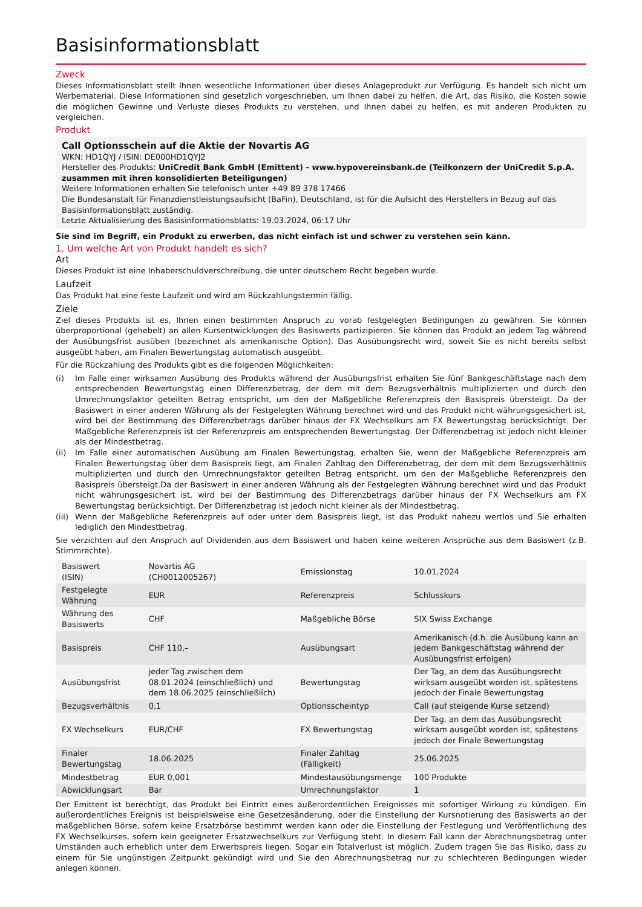Basisinformationsblatt
Zweck
Dieses Informationsblatt stellt Ihnen wesentliche Informationen über dieses Anlageprodukt zur Verfügung. Es handelt sich nicht um Werbematerial. Diese Informationen sind gesetzlich vorgeschrieben, um Ihnen dabei zu helfen, die Art, das Risiko, die Kosten sowie die möglichen Gewinne und Verluste dieses Produkts zu verstehen, und Ihnen dabei zu helfen, es mit anderen Produkten zu vergleichen.
Produkt
Call Optionsschein auf die Aktie der Novartis AG
WKN: HD1QYJ / ISIN: DE000HD1QYJ2
Hersteller des Produkts: UniCredit Bank GmbH (Emittent) - www.hypovereinsbank.de (Teilkonzern der UniCredit S.p.A. zusammen mit ihren konsolidierten Beteiligungen)
Weitere Informationen erhalten Sie telefonisch unter +49 89 378 17466
Die Bundesanstalt für Finanzdienstleistungsaufsicht (BaFin), Deutschland, ist für die Aufsicht des Herstellers in Bezug auf das Basisinformationsblatt zuständig.
Letzte Aktualisierung des Basisinformationsblatts: 19.03.2024, 06:17 Uhr
Sie sind im Begriff, ein Produkt zu erwerben, das nicht einfach ist und schwer zu verstehen sein kann.
1. Um welche Art von Produkt handelt es sich?
Art
Dieses Produkt ist eine Inhaberschuldverschreibung, die unter deutschem Recht begeben wurde.
Laufzeit
Das Produkt hat eine feste Laufzeit und wird am Rückzahlungstermin fällig.
Ziele
Ziel dieses Produkts ist es, Ihnen einen bestimmten Anspruch zu vorab festgelegten Bedingungen zu gewähren. Sie können überproportional (gehebelt) an allen Kursentwicklungen des Basiswerts partizipieren. Sie können das Produkt an jedem Tag während der Ausübungsfrist ausüben (bezeichnet als amerikanische Option). Das Ausübungsrecht wird, soweit Sie es nicht bereits selbst ausgeübt haben, am Finalen Bewertungstag automatisch ausgeübt.
Für die Rückzahlung des Produkts gibt es die folgenden Möglichkeiten:
(i) Im Falle einer wirksamen Ausübung des Produkts während der Ausübungsfrist erhalten Sie fünf Bankgeschäftstage nach dem entsprechenden Bewertungstag einen Differenzbetrag, der dem mit dem Bezugsverhältnis multiplizierten und durch den Umrechnungsfaktor geteilten Betrag entspricht, um den der Maßgebliche Referenzpreis den Basispreis übersteigt. Da der Basiswert in einer anderen Währung als der Festgelegten Währung berechnet wird und das Produkt nicht währungsgesichert ist, wird bei der Bestimmung des Differenzbetrags darüber hinaus der FX Wechselkurs am FX Bewertungstag berücksichtigt. Der Maßgebliche Referenzpreis ist der Referenzpreis am entsprechenden Bewertungstag. Der Differenzbetrag ist jedoch nicht kleiner als der Mindestbetrag.
(ii) Im Falle einer automatischen Ausübung am Finalen Bewertungstag, erhalten Sie, wenn der Maßgebliche Referenzpreis am Finalen Bewertungstag über dem Basispreis liegt, am Finalen Zahltag den Differenzbetrag, der dem mit dem Bezugsverhältnis multiplizierten und durch den Umrechnungsfaktor geteilten Betrag entspricht, um den der Maßgebliche Referenzpreis den Basispreis übersteigt.Da der Basiswert in einer anderen Währung als der Festgelegten Währung berechnet wird und das Produkt nicht währungsgesichert ist, wird bei der Bestimmung des Differenzbetrags darüber hinaus der FX Wechselkurs am FX Bewertungstag berücksichtigt. Der Differenzbetrag ist jedoch nicht kleiner als der Mindestbetrag.
(iii) Wenn der Maßgebliche Referenzpreis auf oder unter dem Basispreis liegt, ist das Produkt nahezu wertlos und Sie erhalten lediglich den Mindestbetrag.
Sie verzichten auf den Anspruch auf Dividenden aus dem Basiswert und haben keine weiteren Ansprüche aus dem Basiswert (z.B. Stimmrechte).
| Basiswert (ISIN) | Novartis AG (CH0012005267) | Emissionstag | 10.01.2024 |
| Festgelegte Währung | EUR | Referenzpreis | Schlusskurs |
| Währung des Basiswerts | CHF | Maßgebliche Börse | SIX Swiss Exchange |
| Basispreis | CHF 110,– | Ausübungsart | Amerikanisch (d.h. die Ausübung kann an jedem Bankgeschäftstag während der Ausübungsfrist erfolgen) |
| Ausübungsfrist | jeder Tag zwischen dem 08.01.2024 (einschließlich) und dem 18.06.2025 (einschließlich) | Bewertungstag | Der Tag, an dem das Ausübungsrecht wirksam ausgeübt worden ist, spätestens jedoch der Finale Bewertungstag |
| Bezugsverhältnis | 0,1 | Optionsscheintyp | Call (auf steigende Kurse setzend) |
| FX Wechselkurs | EUR/CHF | FX Bewertungstag | Der Tag, an dem das Ausübungsrecht wirksam ausgeübt worden ist, spätestens jedoch der Finale Bewertungstag |
| Finaler Bewertungstag | 18.06.2025 | Finaler Zahltag (Fälligkeit) | 25.06.2025 |
| Mindestbetrag | EUR 0,001 | Mindestausübungsmenge | 100 Produkte |
| Abwicklungsart | Bar | Umrechnungsfaktor | 1 |
Der Emittent ist berechtigt, das Produkt bei Eintritt eines außerordentlichen Ereignisses mit sofortiger Wirkung zu kündigen. Ein außerordentliches Ereignis ist beispielsweise eine Gesetzesänderung, oder die Einstellung der Kursnotierung des Basiswerts an der maßgeblichen Börse, sofern keine Ersatzbörse bestimmt werden kann oder die Einstellung der Festlegung und Veröffentlichung des FX Wechselkurses, sofern kein geeigneter Ersatzwechselkurs zur Verfügung steht. In diesem Fall kann der Abrechnungsbetrag unter Umständen auch erheblich unter dem Erwerbspreis liegen. Sogar ein Totalverlust ist möglich. Zudem tragen Sie das Risiko, dass zu einem für Sie ungünstigen Zeitpunkt gekündigt wird und Sie den Abrechnungsbetrag nur zu schlechteren Bedingungen wieder anlegen können.